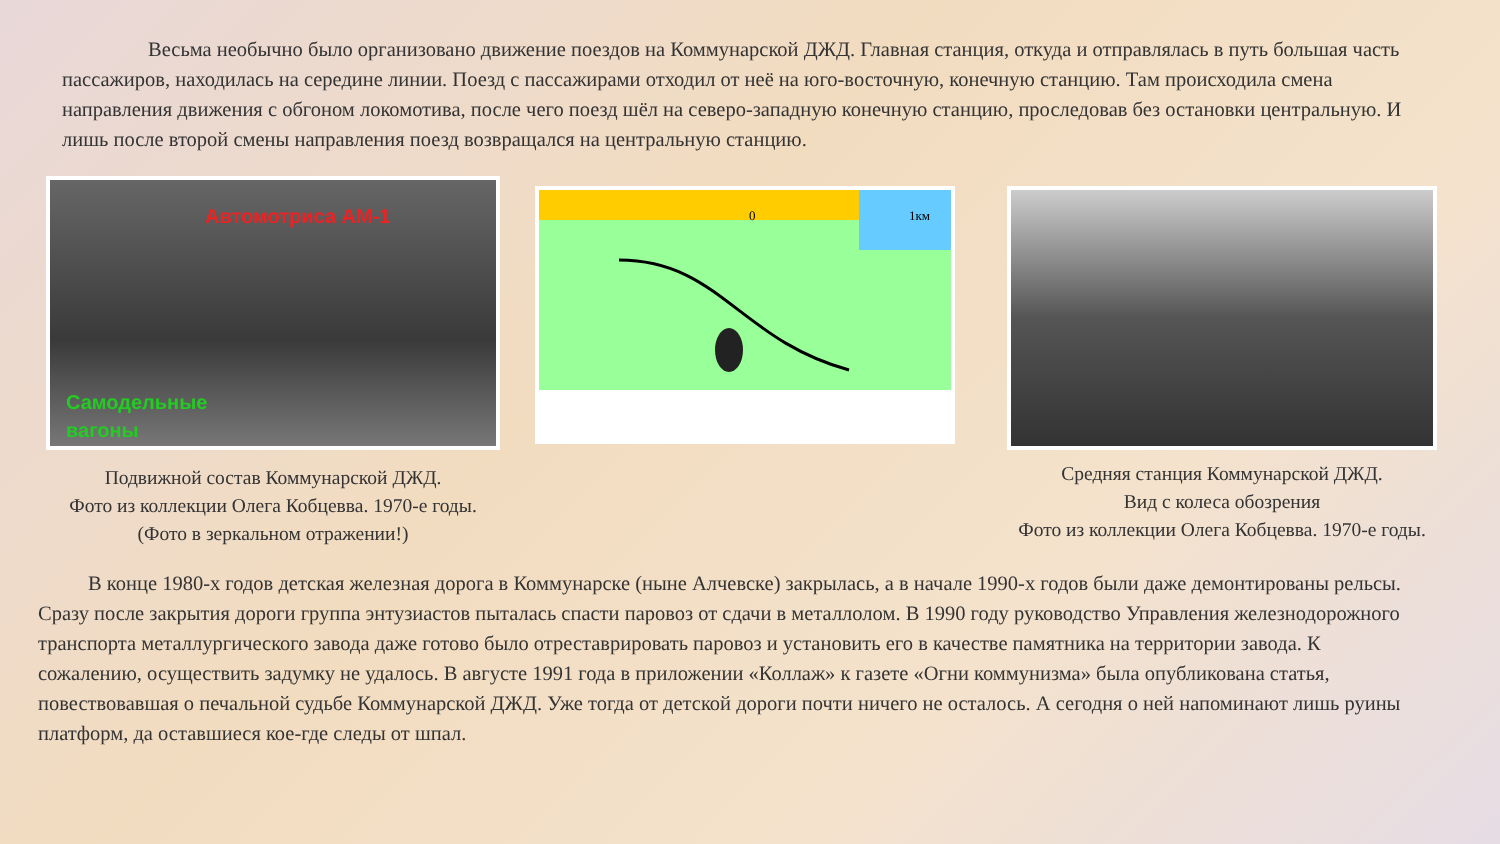Весьма необычно было организовано движение поездов на Коммунарской ДЖД. Главная станция, откуда и отправлялась в путь большая часть пассажиров, находилась на середине линии. Поезд с пассажирами отходил от неё на юго-восточную, конечную станцию. Там происходила смена направления движения с обгоном локомотива, после чего поезд шёл на северо-западную конечную станцию, проследовав без остановки центральную. И лишь после второй смены направления поезд возвращался на центральную станцию.
Автомотриса АМ-1
Самодельные
вагоны
Подвижной состав Коммунарской ДЖД.
Фото из коллекции Олега Кобцевва. 1970-е годы.
(Фото в зеркальном отражении!)
0
1км
Средняя станция Коммунарской ДЖД.
Вид с колеса обозрения
Фото из коллекции Олега Кобцевва. 1970-е годы.
В конце 1980-х годов детская железная дорога в Коммунарске (ныне Алчевске) закрылась, а в начале 1990-х годов были даже демонтированы рельсы. Сразу после закрытия дороги группа энтузиастов пыталась спасти паровоз от сдачи в металлолом. В 1990 году руководство Управления железнодорожного транспорта металлургического завода даже готово было отреставрировать паровоз и установить его в качестве памятника на территории завода. К сожалению, осуществить задумку не удалось. В августе 1991 года в приложении «Коллаж» к газете «Огни коммунизма» была опубликована статья, повествовавшая о печальной судьбе Коммунарской ДЖД. Уже тогда от детской дороги почти ничего не осталось. А сегодня о ней напоминают лишь руины платформ, да оставшиеся кое-где следы от шпал.